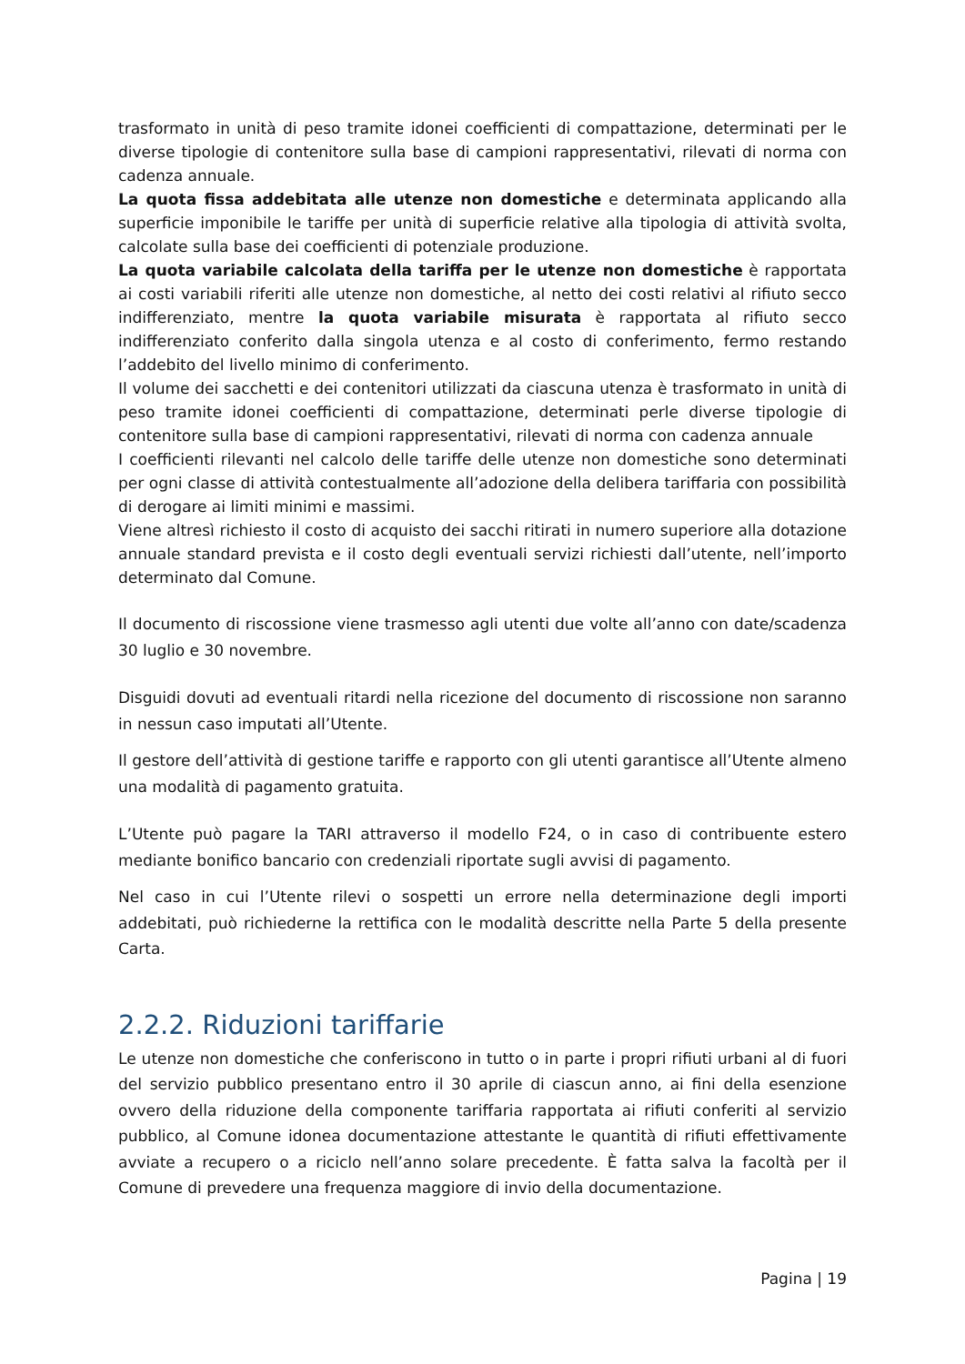trasformato in unità di peso tramite idonei coefficienti di compattazione, determinati per le diverse tipologie di contenitore sulla base di campioni rappresentativi, rilevati di norma con cadenza annuale.
La quota fissa addebitata alle utenze non domestiche e determinata applicando alla superficie imponibile le tariffe per unità di superficie relative alla tipologia di attività svolta, calcolate sulla base dei coefficienti di potenziale produzione.
La quota variabile calcolata della tariffa per le utenze non domestiche è rapportata ai costi variabili riferiti alle utenze non domestiche, al netto dei costi relativi al rifiuto secco indifferenziato, mentre la quota variabile misurata è rapportata al rifiuto secco indifferenziato conferito dalla singola utenza e al costo di conferimento, fermo restando l’addebito del livello minimo di conferimento.
Il volume dei sacchetti e dei contenitori utilizzati da ciascuna utenza è trasformato in unità di peso tramite idonei coefficienti di compattazione, determinati perle diverse tipologie di contenitore sulla base di campioni rappresentativi, rilevati di norma con cadenza annuale
I coefficienti rilevanti nel calcolo delle tariffe delle utenze non domestiche sono determinati per ogni classe di attività contestualmente all’adozione della delibera tariffaria con possibilità di derogare ai limiti minimi e massimi.
Viene altresì richiesto il costo di acquisto dei sacchi ritirati in numero superiore alla dotazione annuale standard prevista e il costo degli eventuali servizi richiesti dall’utente, nell’importo determinato dal Comune.
Il documento di riscossione viene trasmesso agli utenti due volte all’anno con date/scadenza 30 luglio e 30 novembre.
Disguidi dovuti ad eventuali ritardi nella ricezione del documento di riscossione non saranno in nessun caso imputati all’Utente.
Il gestore dell’attività di gestione tariffe e rapporto con gli utenti garantisce all’Utente almeno una modalità di pagamento gratuita.
L’Utente può pagare la TARI attraverso il modello F24, o in caso di contribuente estero mediante bonifico bancario con credenziali riportate sugli avvisi di pagamento.
Nel caso in cui l’Utente rilevi o sospetti un errore nella determinazione degli importi addebitati, può richiederne la rettifica con le modalità descritte nella Parte 5 della presente Carta.
2.2.2. Riduzioni tariffarie
Le utenze non domestiche che conferiscono in tutto o in parte i propri rifiuti urbani al di fuori del servizio pubblico presentano entro il 30 aprile di ciascun anno, ai fini della esenzione ovvero della riduzione della componente tariffaria rapportata ai rifiuti conferiti al servizio pubblico, al Comune idonea documentazione attestante le quantità di rifiuti effettivamente avviate a recupero o a riciclo nell’anno solare precedente. È fatta salva la facoltà per il Comune di prevedere una frequenza maggiore di invio della documentazione.
Pagina | 19